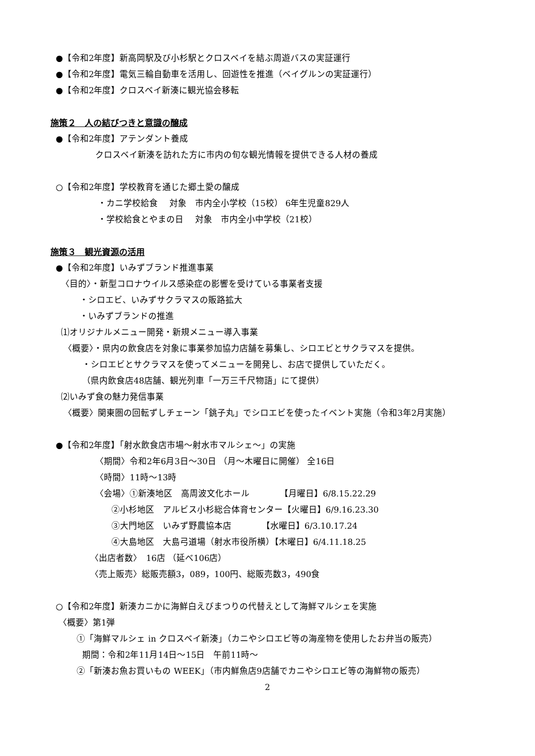●【令和2年度】新高岡駅及び小杉駅とクロスベイを結ぶ周遊バスの実証運行
●【令和2年度】電気三輪自動車を活用し、回遊性を推進（ベイグルンの実証運行）
●【令和2年度】クロスベイ新湊に観光協会移転
施策２　人の結びつきと意識の醸成
●【令和2年度】アテンダント養成
クロスベイ新湊を訪れた方に市内の旬な観光情報を提供できる人材の養成
○【令和2年度】学校教育を通じた郷土愛の醸成
・カニ学校給食　 対象　市内全小学校（15校） 6年生児童829人
・学校給食とやまの日　 対象　市内全小中学校（21校）
施策３　観光資源の活用
●【令和2年度】いみずブランド推進事業
〈目的〉・新型コロナウイルス感染症の影響を受けている事業者支援
・シロエビ、いみずサクラマスの販路拡大
・いみずブランドの推進
⑴オリジナルメニュー開発・新規メニュー導入事業
〈概要〉・県内の飲食店を対象に事業参加協力店舗を募集し、シロエビとサクラマスを提供。
・シロエビとサクラマスを使ってメニューを開発し、お店で提供していただく。
（県内飲食店48店舗、観光列車「一万三千尺物語」にて提供）
⑵いみず食の魅力発信事業
〈概要〉関東圏の回転ずしチェーン「銚子丸」でシロエビを使ったイベント実施（令和3年2月実施）
●【令和2年度】「射水飲食店市場～射水市マルシェ～」の実施
〈期間〉令和2年6月3日～30日 （月～木曜日に開催） 全16日
〈時間〉11時～13時
〈会場〉①新湊地区　高周波文化ホール　　　　【月曜日】6/8.15.22.29
②小杉地区　アルビス小杉総合体育センター【火曜日】6/9.16.23.30
③大門地区　いみず野農協本店　　　　【水曜日】6/3.10.17.24
④大島地区　大島弓道場（射水市役所横）【木曜日】6/4.11.18.25
〈出店者数〉　16店 （延べ106店）
〈売上販売〉総販売額3，089，100円、総販売数3，490食
○【令和2年度】新湊カニかに海鮮白えびまつりの代替えとして海鮮マルシェを実施
〈概要〉第1弾
①「海鮮マルシェ in クロスベイ新湊」（カニやシロエビ等の海産物を使用したお弁当の販売）
期間：令和2年11月14日～15日　午前11時～
②「新湊お魚お買いもの WEEK」（市内鮮魚店9店舗でカニやシロエビ等の海鮮物の販売）
2